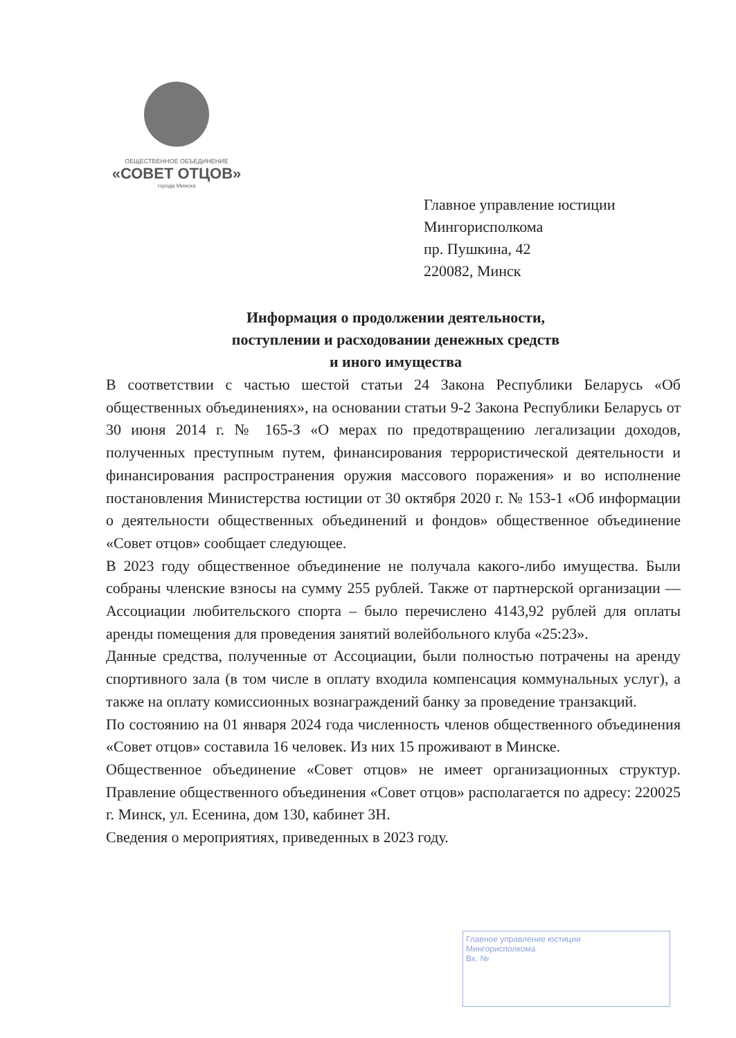ОБЩЕСТВЕННОЕ ОБЪЕДИНЕНИЕ
«СОВЕТ ОТЦОВ»
города Минска
Главное управление юстиции
Мингорисполкома
пр. Пушкина, 42
220082, Минск
Информация о продолжении деятельности,
поступлении и расходовании денежных средств
и иного имущества
В соответствии с частью шестой статьи 24 Закона Республики Беларусь «Об общественных объединениях», на основании статьи 9-2 Закона Республики Беларусь от 30 июня 2014 г. № 165-З «О мерах по предотвращению легализации доходов, полученных преступным путем, финансирования террористической деятельности и финансирования распространения оружия массового поражения» и во исполнение постановления Министерства юстиции от 30 октября 2020 г. № 153-1 «Об информации о деятельности общественных объединений и фондов» общественное объединение «Совет отцов» сообщает следующее.
В 2023 году общественное объединение не получала какого-либо имущества. Были собраны членские взносы на сумму 255 рублей. Также от партнерской организации — Ассоциации любительского спорта – было перечислено 4143,92 рублей для оплаты аренды помещения для проведения занятий волейбольного клуба «25:23».
Данные средства, полученные от Ассоциации, были полностью потрачены на аренду спортивного зала (в том числе в оплату входила компенсация коммунальных услуг), а также на оплату комиссионных вознаграждений банку за проведение транзакций.
По состоянию на 01 января 2024 года численность членов общественного объединения «Совет отцов» составила 16 человек. Из них 15 проживают в Минске.
Общественное объединение «Совет отцов» не имеет организационных структур. Правление общественного объединения «Совет отцов» располагается по адресу: 220025 г. Минск, ул. Есенина, дом 130, кабинет 3Н.
Сведения о мероприятиях, приведенных в 2023 году.
Главное управление юстиции
Мингорисполкома
Вх. №